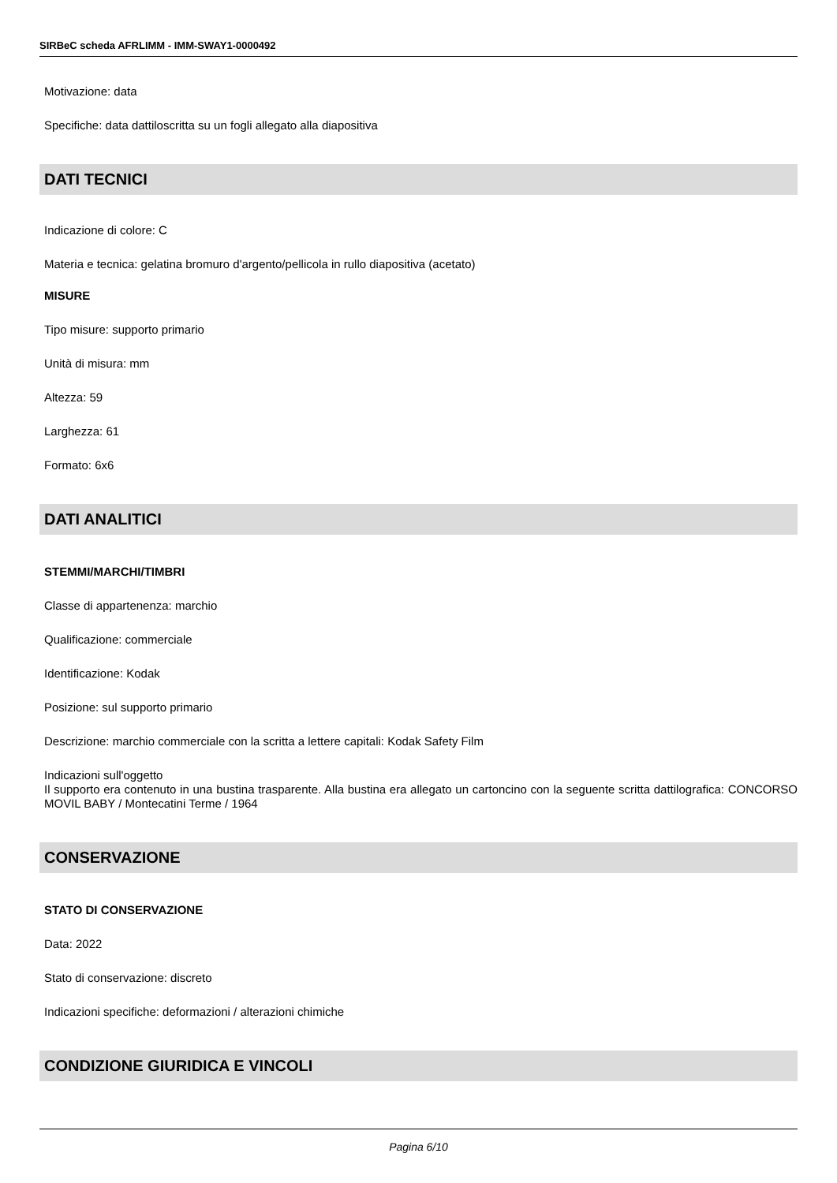SIRBeC scheda AFRLIMM - IMM-SWAY1-0000492
Motivazione: data
Specifiche: data dattiloscritta su un fogli allegato alla diapositiva
DATI TECNICI
Indicazione di colore: C
Materia e tecnica: gelatina bromuro d'argento/pellicola in rullo diapositiva (acetato)
MISURE
Tipo misure: supporto primario
Unità di misura: mm
Altezza: 59
Larghezza: 61
Formato: 6x6
DATI ANALITICI
STEMMI/MARCHI/TIMBRI
Classe di appartenenza: marchio
Qualificazione: commerciale
Identificazione: Kodak
Posizione: sul supporto primario
Descrizione: marchio commerciale con la scritta a lettere capitali: Kodak Safety Film
Indicazioni sull'oggetto
Il supporto era contenuto in una bustina trasparente. Alla bustina era allegato un cartoncino con la seguente scritta dattilografica: CONCORSO MOVIL BABY / Montecatini Terme / 1964
CONSERVAZIONE
STATO DI CONSERVAZIONE
Data: 2022
Stato di conservazione: discreto
Indicazioni specifiche: deformazioni / alterazioni chimiche
CONDIZIONE GIURIDICA E VINCOLI
Pagina 6/10